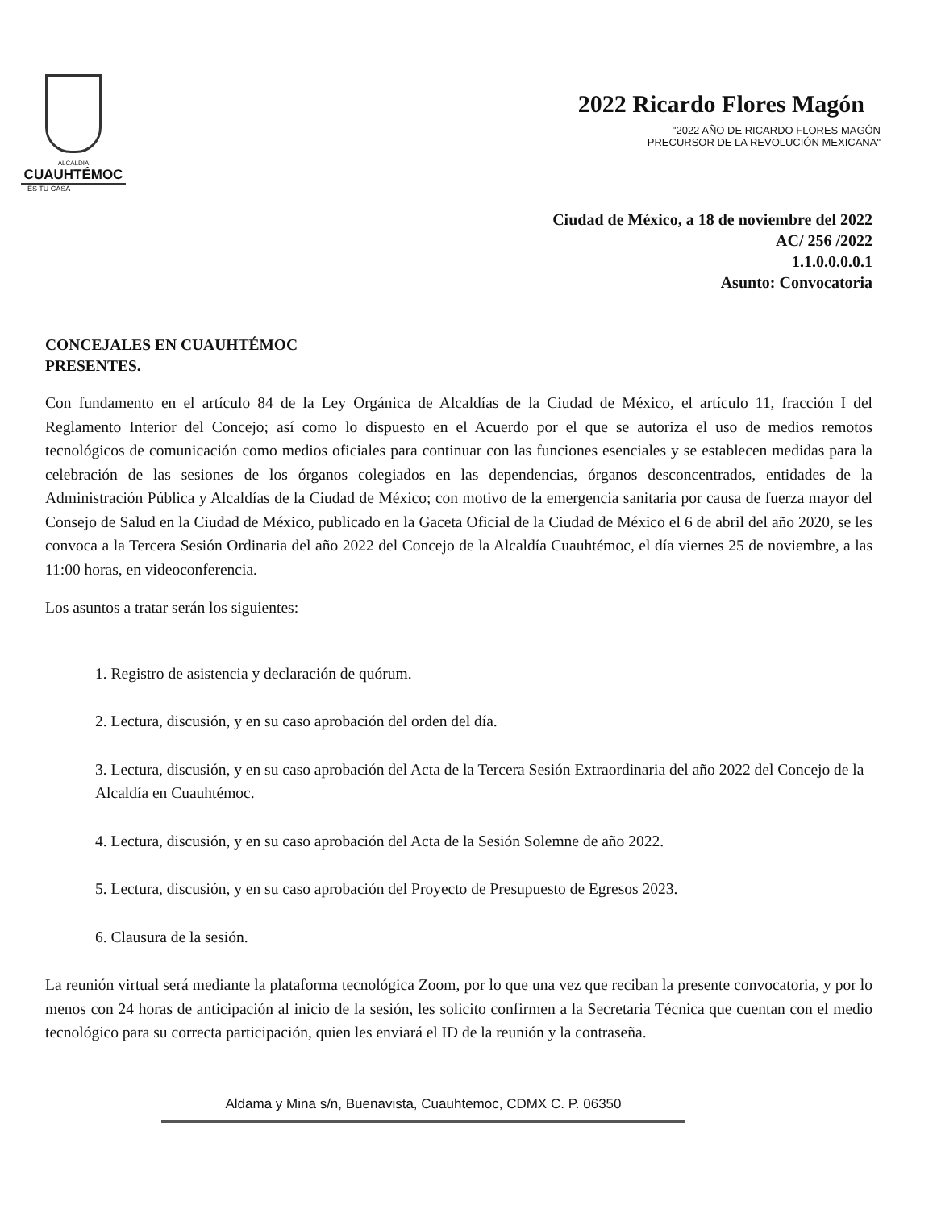ALCALDÍA
CUAUHTÉMOC
ES TU CASA
2022 Ricardo Flores Magón
"2022 AÑO DE RICARDO FLORES MAGÓN
PRECURSOR DE LA REVOLUCIÓN MEXICANA"
Ciudad de México, a 18 de noviembre del 2022
AC/ 256 /2022
1.1.0.0.0.0.1
Asunto: Convocatoria
CONCEJALES EN CUAUHTÉMOC
PRESENTES.
Con fundamento en el artículo 84 de la Ley Orgánica de Alcaldías de la Ciudad de México, el artículo 11, fracción I del Reglamento Interior del Concejo; así como lo dispuesto en el Acuerdo por el que se autoriza el uso de medios remotos tecnológicos de comunicación como medios oficiales para continuar con las funciones esenciales y se establecen medidas para la celebración de las sesiones de los órganos colegiados en las dependencias, órganos desconcentrados, entidades de la Administración Pública y Alcaldías de la Ciudad de México; con motivo de la emergencia sanitaria por causa de fuerza mayor del Consejo de Salud en la Ciudad de México, publicado en la Gaceta Oficial de la Ciudad de México el 6 de abril del año 2020, se les convoca a la Tercera Sesión Ordinaria del año 2022 del Concejo de la Alcaldía Cuauhtémoc, el día viernes 25 de noviembre, a las 11:00 horas, en videoconferencia.
Los asuntos a tratar serán los siguientes:
1. Registro de asistencia y declaración de quórum.
2. Lectura, discusión, y en su caso aprobación del orden del día.
3. Lectura, discusión, y en su caso aprobación del Acta de la Tercera Sesión Extraordinaria del año 2022 del Concejo de la Alcaldía en Cuauhtémoc.
4. Lectura, discusión, y en su caso aprobación del Acta de la Sesión Solemne de año 2022.
5. Lectura, discusión, y en su caso aprobación del Proyecto de Presupuesto de Egresos 2023.
6. Clausura de la sesión.
La reunión virtual será mediante la plataforma tecnológica Zoom, por lo que una vez que reciban la presente convocatoria, y por lo menos con 24 horas de anticipación al inicio de la sesión, les solicito confirmen a la Secretaria Técnica que cuentan con el medio tecnológico para su correcta participación, quien les enviará el ID de la reunión y la contraseña.
Aldama y Mina s/n, Buenavista, Cuauhtemoc, CDMX C. P. 06350